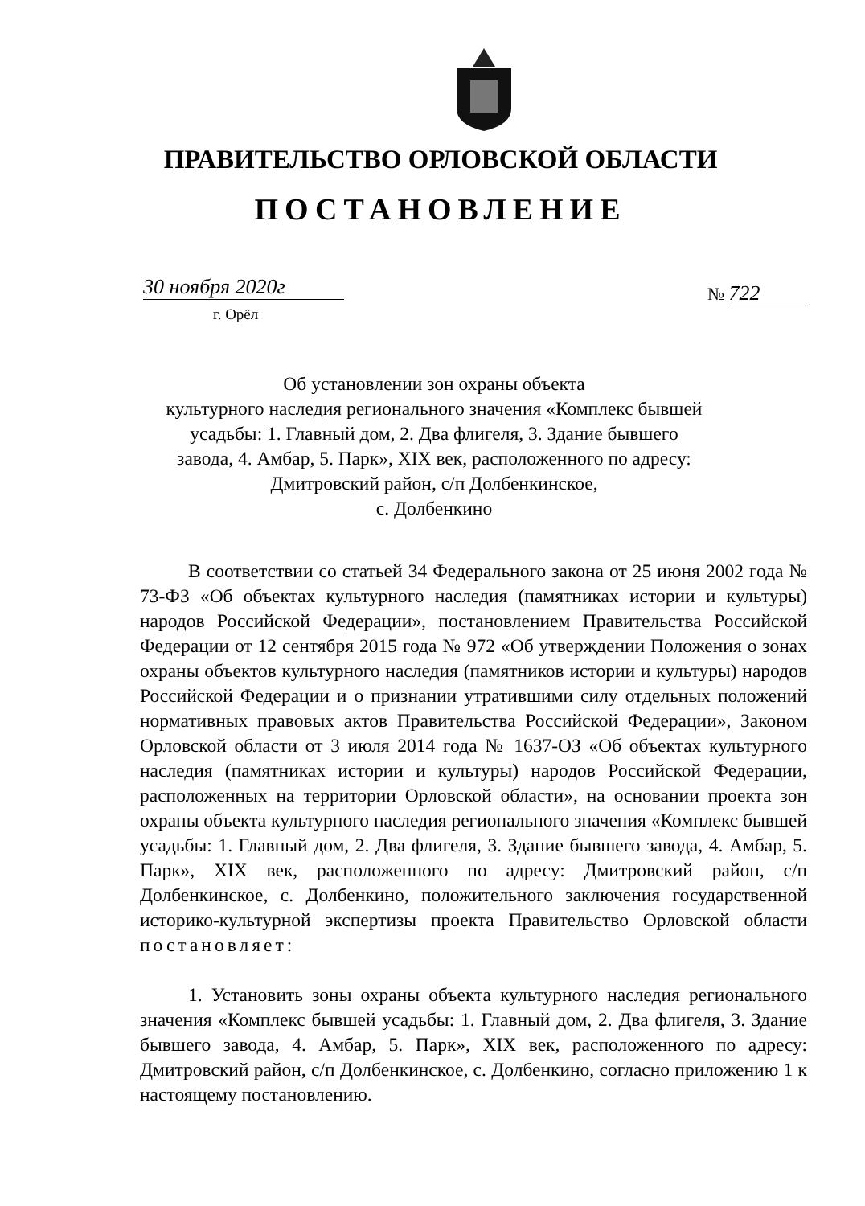ПРАВИТЕЛЬСТВО ОРЛОВСКОЙ ОБЛАСТИ
ПОСТАНОВЛЕНИЕ
30 ноября 2020г
г. Орёл
№ 722
Об установлении зон охраны объекта
культурного наследия регионального значения «Комплекс бывшей усадьбы: 1. Главный дом, 2. Два флигеля, 3. Здание бывшего завода, 4. Амбар, 5. Парк», XIX век, расположенного по адресу: Дмитровский район, с/п Долбенкинское,
с. Долбенкино
В соответствии со статьей 34 Федерального закона от 25 июня 2002 года № 73-ФЗ «Об объектах культурного наследия (памятниках истории и культуры) народов Российской Федерации», постановлением Правительства Российской Федерации от 12 сентября 2015 года № 972 «Об утверждении Положения о зонах охраны объектов культурного наследия (памятников истории и культуры) народов Российской Федерации и о признании утратившими силу отдельных положений нормативных правовых актов Правительства Российской Федерации», Законом Орловской области от 3 июля 2014 года № 1637-ОЗ «Об объектах культурного наследия (памятниках истории и культуры) народов Российской Федерации, расположенных на территории Орловской области», на основании проекта зон охраны объекта культурного наследия регионального значения «Комплекс бывшей усадьбы: 1. Главный дом, 2. Два флигеля, 3. Здание бывшего завода, 4. Амбар, 5. Парк», XIX век, расположенного по адресу: Дмитровский район, с/п Долбенкинское, с. Долбенкино, положительного заключения государственной историко-культурной экспертизы проекта Правительство Орловской области постановляет:
1. Установить зоны охраны объекта культурного наследия регионального значения «Комплекс бывшей усадьбы: 1. Главный дом, 2. Два флигеля, 3. Здание бывшего завода, 4. Амбар, 5. Парк», XIX век, расположенного по адресу: Дмитровский район, с/п Долбенкинское, с. Долбенкино, согласно приложению 1 к настоящему постановлению.